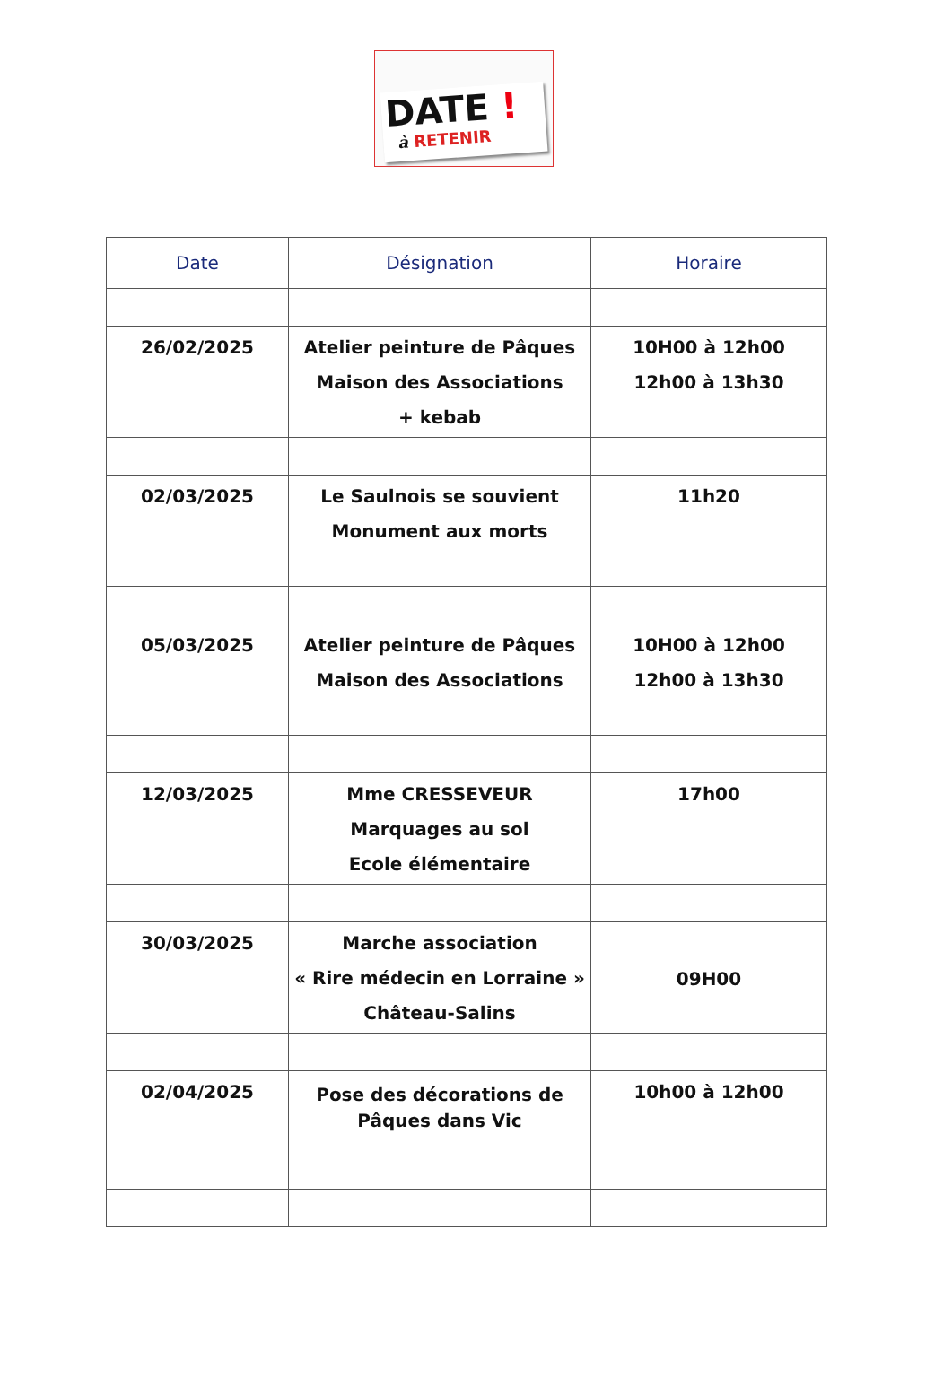DATE !
à RETENIR
| Date | Désignation | Horaire |
| --- | --- | --- |
| 26/02/2025 | Atelier peinture de Pâques Maison des Associations + kebab | 10H00 à 12h00 12h00 à 13h30 |
| 02/03/2025 | Le Saulnois se souvient Monument aux morts | 11h20 |
| 05/03/2025 | Atelier peinture de Pâques Maison des Associations | 10H00 à 12h00 12h00 à 13h30 |
| 12/03/2025 | Mme CRESSEVEUR Marquages au sol Ecole élémentaire | 17h00 |
| 30/03/2025 | Marche association « Rire médecin en Lorraine » Château-Salins | 09H00 |
| 02/04/2025 | Pose des décorations de Pâques dans Vic | 10h00 à 12h00 |